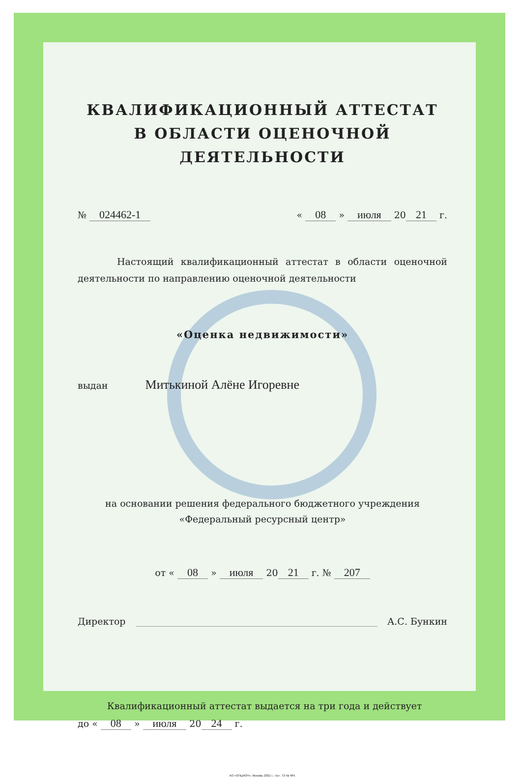КВАЛИФИКАЦИОННЫЙ АТТЕСТАТ
В ОБЛАСТИ ОЦЕНОЧНОЙ ДЕЯТЕЛЬНОСТИ
№ 024462-1 « 08 » июля 20 21 г.
Настоящий квалификационный аттестат в области оценочной деятельности по направлению оценочной деятельности
«Оценка недвижимости»
выдан Митькиной Алёне Игоревне
на основании решения федерального бюджетного учреждения
«Федеральный ресурсный центр»
от « 08 » июля 20 21 г. № 207
Директор А.С. Бункин
Квалификационный аттестат выдается на три года и действует
до « 08 » июля 20 24 г.
АО «ОПЦИОН», Москва, 2021 г., «Б». ТЗ № 484.